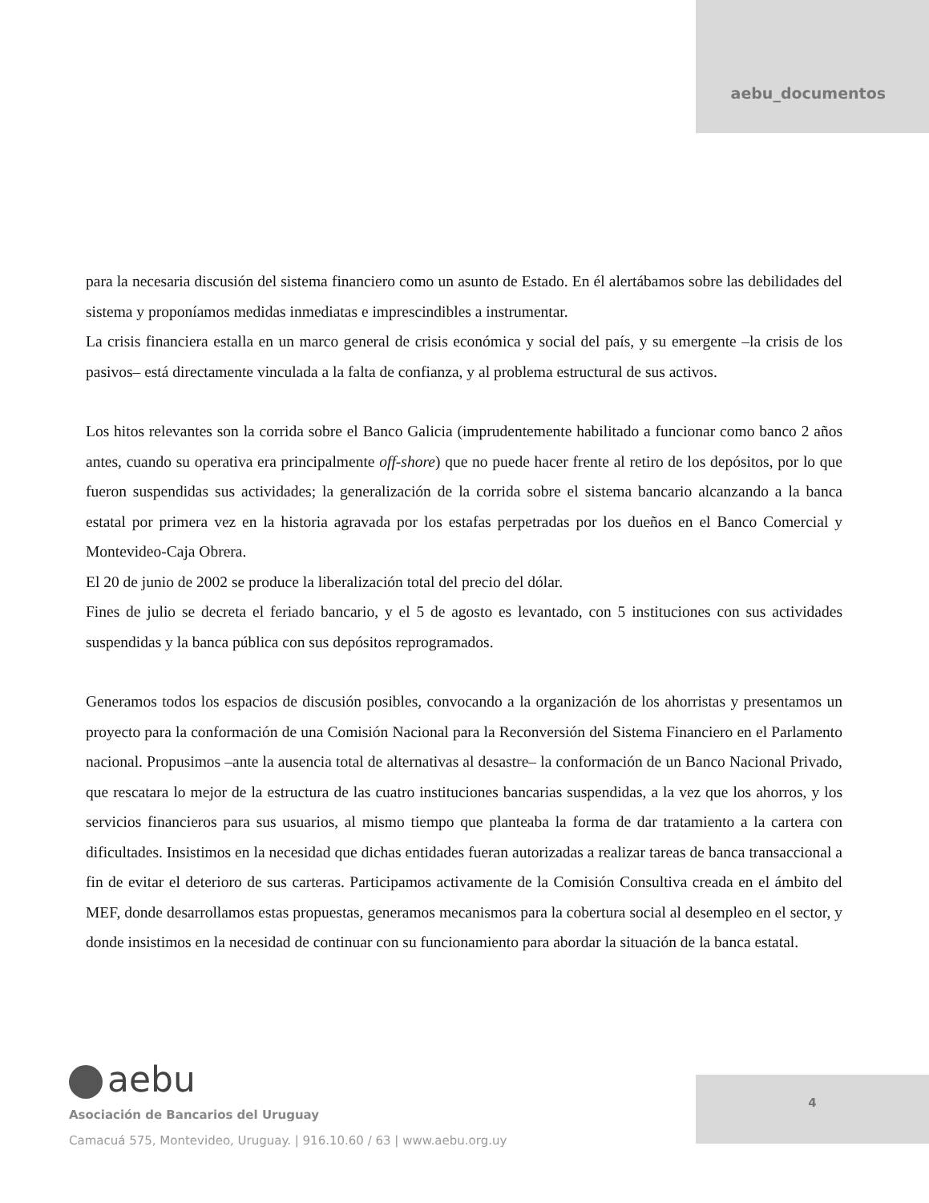aebu_documentos
para la necesaria discusión del sistema financiero como un asunto de Estado. En él alertábamos sobre las debilidades del sistema y proponíamos medidas inmediatas e imprescindibles a instrumentar.
La crisis financiera estalla en un marco general de crisis económica y social del país, y su emergente –la crisis de los pasivos– está directamente vinculada a la falta de confianza, y al problema estructural de sus activos.
Los hitos relevantes son la corrida sobre el Banco Galicia (imprudentemente habilitado a funcionar como banco 2 años antes, cuando su operativa era principalmente off-shore) que no puede hacer frente al retiro de los depósitos, por lo que fueron suspendidas sus actividades; la generalización de la corrida sobre el sistema bancario alcanzando a la banca estatal por primera vez en la historia agravada por los estafas perpetradas por los dueños en el Banco Comercial y Montevideo-Caja Obrera.
El 20 de junio de 2002 se produce la liberalización total del precio del dólar.
Fines de julio se decreta el feriado bancario, y el 5 de agosto es levantado, con 5 instituciones con sus actividades suspendidas y la banca pública con sus depósitos reprogramados.
Generamos todos los espacios de discusión posibles, convocando a la organización de los ahorristas y presentamos un proyecto para la conformación de una Comisión Nacional para la Reconversión del Sistema Financiero en el Parlamento nacional. Propusimos –ante la ausencia total de alternativas al desastre– la conformación de un Banco Nacional Privado, que rescatara lo mejor de la estructura de las cuatro instituciones bancarias suspendidas, a la vez que los ahorros, y los servicios financieros para sus usuarios, al mismo tiempo que planteaba la forma de dar tratamiento a la cartera con dificultades. Insistimos en la necesidad que dichas entidades fueran autorizadas a realizar tareas de banca transaccional a fin de evitar el deterioro de sus carteras. Participamos activamente de la Comisión Consultiva creada en el ámbito del MEF, donde desarrollamos estas propuestas, generamos mecanismos para la cobertura social al desempleo en el sector, y donde insistimos en la necesidad de continuar con su funcionamiento para abordar la situación de la banca estatal.
aebu
Asociación de Bancarios del Uruguay
Camacuá 575, Montevideo, Uruguay. | 916.10.60 / 63 | www.aebu.org.uy
4